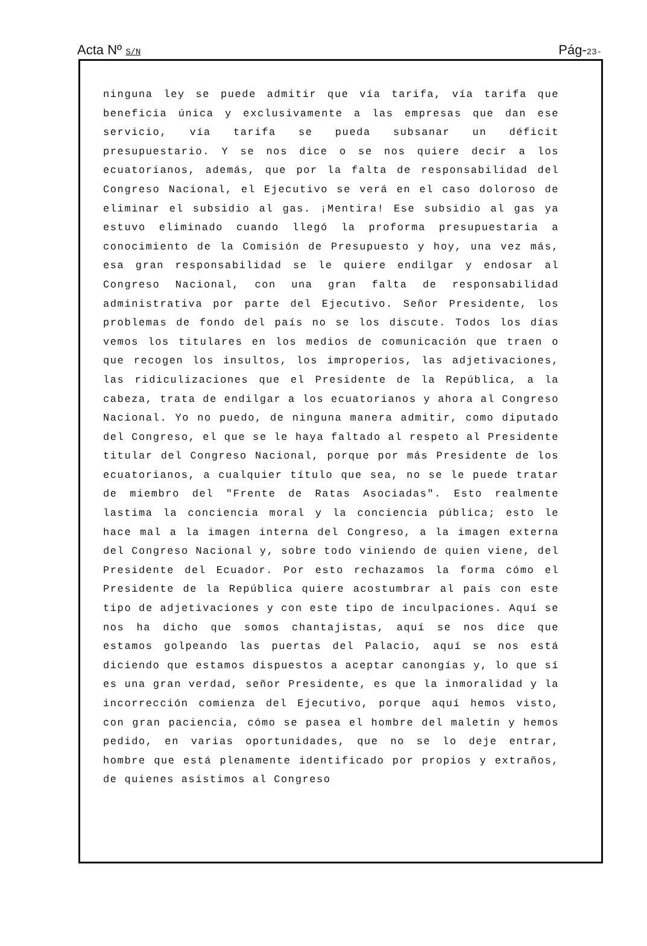Acta Nº S/N Pág-23-
ninguna ley se puede admitir que vía tarifa, vía tarifa que beneficia única y exclusivamente a las empresas que dan ese servicio, vía tarifa se pueda subsanar un déficit presupuestario. Y se nos dice o se nos quiere decir a los ecuatorianos, además, que por la falta de responsabilidad del Congreso Nacional, el Ejecutivo se verá en el caso doloroso de eliminar el subsidio al gas. ¡Mentira! Ese subsidio al gas ya estuvo eliminado cuando llegó la proforma presupuestaria a conocimiento de la Comisión de Presupuesto y hoy, una vez más, esa gran responsabilidad se le quiere endilgar y endosar al Congreso Nacional, con una gran falta de responsabilidad administrativa por parte del Ejecutivo. Señor Presidente, los problemas de fondo del país no se los discute. Todos los días vemos los titulares en los medios de comunicación que traen o que recogen los insultos, los improperios, las adjetivaciones, las ridiculizaciones que el Presidente de la República, a la cabeza, trata de endilgar a los ecuatorianos y ahora al Congreso Nacional. Yo no puedo, de ninguna manera admitir, como diputado del Congreso, el que se le haya faltado al respeto al Presidente titular del Congreso Nacional, porque por más Presidente de los ecuatorianos, a cualquier título que sea, no se le puede tratar de miembro del "Frente de Ratas Asociadas". Esto realmente lastima la conciencia moral y la conciencia pública; esto le hace mal a la imagen interna del Congreso, a la imagen externa del Congreso Nacional y, sobre todo viniendo de quien viene, del Presidente del Ecuador. Por esto rechazamos la forma cómo el Presidente de la República quiere acostumbrar al país con este tipo de adjetivaciones y con este tipo de inculpaciones. Aquí se nos ha dicho que somos chantajistas, aquí se nos dice que estamos golpeando las puertas del Palacio, aquí se nos está diciendo que estamos dispuestos a aceptar canongías y, lo que sí es una gran verdad, señor Presidente, es que la inmoralidad y la incorrección comienza del Ejecutivo, porque aquí hemos visto, con gran paciencia, cómo se pasea el hombre del maletín y hemos pedido, en varias oportunidades, que no se lo deje entrar, hombre que está plenamente identificado por propios y extraños, de quienes asistimos al Congreso